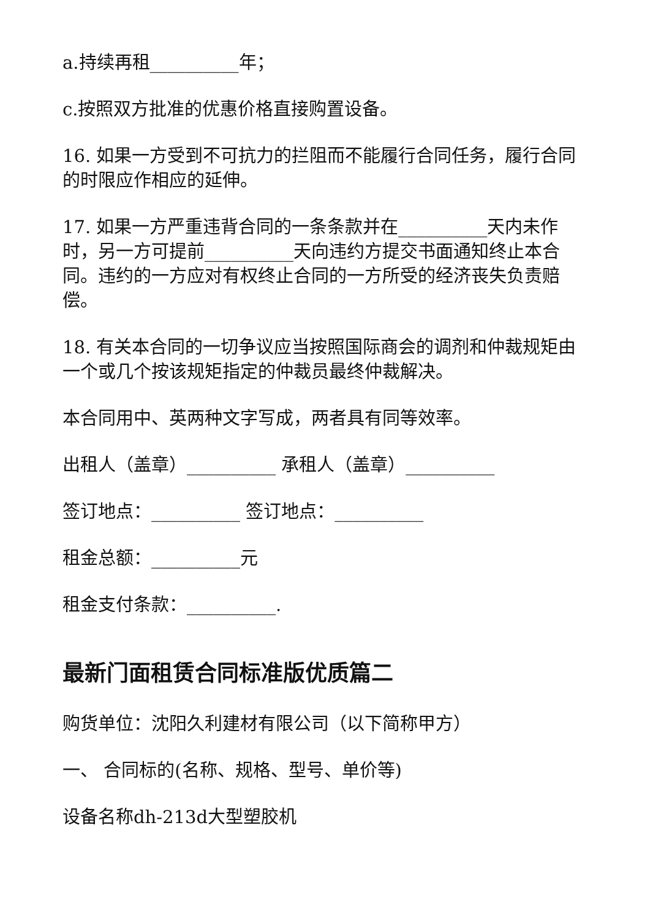a.持续再租__________年；
c.按照双方批准的优惠价格直接购置设备。
16. 如果一方受到不可抗力的拦阻而不能履行合同任务，履行合同的时限应作相应的延伸。
17. 如果一方严重违背合同的一条条款并在__________天内未作时，另一方可提前__________天向违约方提交书面通知终止本合同。违约的一方应对有权终止合同的一方所受的经济丧失负责赔偿。
18. 有关本合同的一切争议应当按照国际商会的调剂和仲裁规矩由一个或几个按该规矩指定的仲裁员最终仲裁解决。
本合同用中、英两种文字写成，两者具有同等效率。
出租人（盖章）__________ 承租人（盖章）__________
签订地点：__________ 签订地点：__________
租金总额：__________元
租金支付条款：__________.
最新门面租赁合同标准版优质篇二
购货单位：沈阳久利建材有限公司（以下简称甲方）
一、 合同标的(名称、规格、型号、单价等)
设备名称dh-213d大型塑胶机